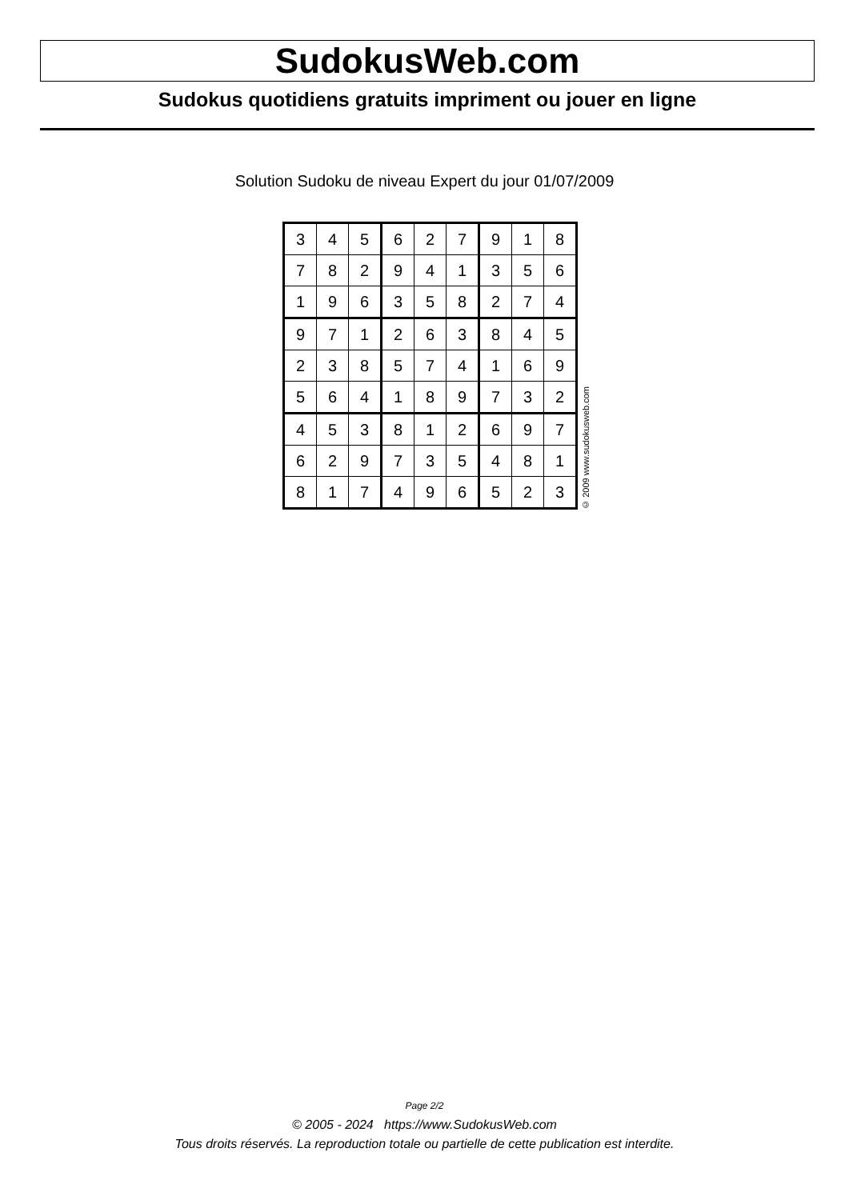SudokusWeb.com
Sudokus quotidiens gratuits impriment ou jouer en ligne
Solution Sudoku de niveau Expert du jour 01/07/2009
| 3 | 4 | 5 | 6 | 2 | 7 | 9 | 1 | 8 |
| 7 | 8 | 2 | 9 | 4 | 1 | 3 | 5 | 6 |
| 1 | 9 | 6 | 3 | 5 | 8 | 2 | 7 | 4 |
| 9 | 7 | 1 | 2 | 6 | 3 | 8 | 4 | 5 |
| 2 | 3 | 8 | 5 | 7 | 4 | 1 | 6 | 9 |
| 5 | 6 | 4 | 1 | 8 | 9 | 7 | 3 | 2 |
| 4 | 5 | 3 | 8 | 1 | 2 | 6 | 9 | 7 |
| 6 | 2 | 9 | 7 | 3 | 5 | 4 | 8 | 1 |
| 8 | 1 | 7 | 4 | 9 | 6 | 5 | 2 | 3 |
© 2009 www.sudokusweb.com
Page 2/2
© 2005 - 2024 https://www.SudokusWeb.com
Tous droits réservés. La reproduction totale ou partielle de cette publication est interdite.